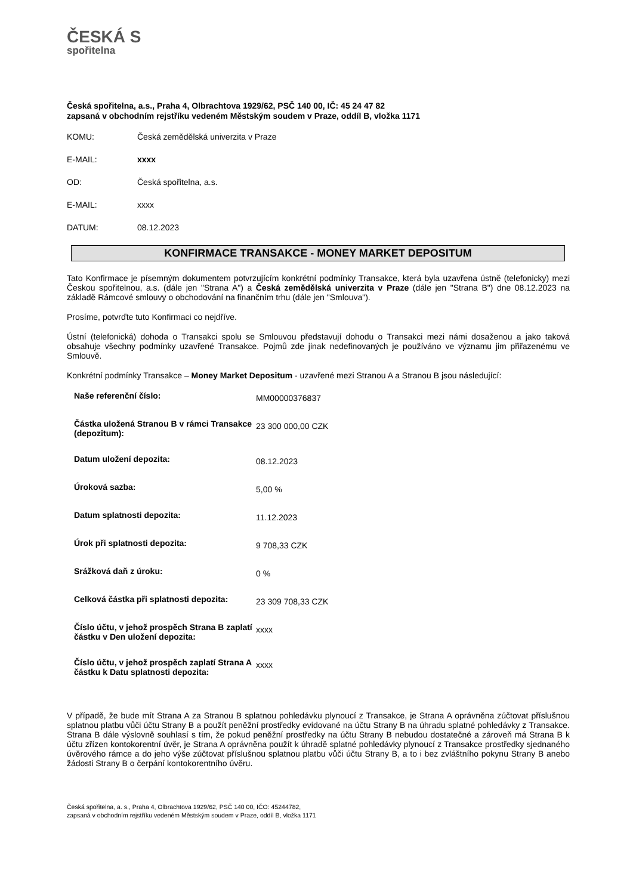ČESKÁ S
spořitelna
Česká spořitelna, a.s., Praha 4, Olbrachtova 1929/62, PSČ 140 00, IČ: 45 24 47 82
zapsaná v obchodním rejstříku vedeném Městským soudem v Praze, oddíl B, vložka 1171
| KOMU: | Česká zemědělská univerzita v Praze |
| E-MAIL: | xxxx |
| OD: | Česká spořitelna, a.s. |
| E-MAIL: | xxxx |
| DATUM: | 08.12.2023 |
KONFIRMACE TRANSAKCE - MONEY MARKET DEPOSITUM
Tato Konfirmace je písemným dokumentem potvrzujícím konkrétní podmínky Transakce, která byla uzavřena ústně (telefonicky) mezi Českou spořitelnou, a.s. (dále jen "Strana A") a Česká zemědělská univerzita v Praze (dále jen "Strana B") dne 08.12.2023 na základě Rámcové smlouvy o obchodování na finančním trhu (dále jen "Smlouva").
Prosíme, potvrďte tuto Konfirmaci co nejdříve.
Ústní (telefonická) dohoda o Transakci spolu se Smlouvou představují dohodu o Transakci mezi námi dosaženou a jako taková obsahuje všechny podmínky uzavřené Transakce. Pojmů zde jinak nedefinovaných je používáno ve významu jim přiřazenému ve Smlouvě.
Konkrétní podmínky Transakce – Money Market Depositum - uzavřené mezi Stranou A a Stranou B jsou následující:
| Naše referenční číslo: | MM00000376837 |
| Částka uložená Stranou B v rámci Transakce (depozitum): | 23 300 000,00 CZK |
| Datum uložení depozita: | 08.12.2023 |
| Úroková sazba: | 5,00 % |
| Datum splatnosti depozita: | 11.12.2023 |
| Úrok při splatnosti depozita: | 9 708,33 CZK |
| Srážková daň z úroku: | 0 % |
| Celková částka při splatnosti depozita: | 23 309 708,33 CZK |
| Číslo účtu, v jehož prospěch Strana B zaplatí částku v Den uložení depozita: | xxxx |
| Číslo účtu, v jehož prospěch zaplatí Strana A částku k Datu splatnosti depozita: | xxxx |
V případě, že bude mít Strana A za Stranou B splatnou pohledávku plynoucí z Transakce, je Strana A oprávněna zúčtovat příslušnou splatnou platbu vůči účtu Strany B a použít peněžní prostředky evidované na účtu Strany B na úhradu splatné pohledávky z Transakce. Strana B dále výslovně souhlasí s tím, že pokud peněžní prostředky na účtu Strany B nebudou dostatečné a zároveň má Strana B k účtu zřízen kontokorentní úvěr, je Strana A oprávněna použít k úhradě splatné pohledávky plynoucí z Transakce prostředky sjednaného úvěrového rámce a do jeho výše zúčtovat příslušnou splatnou platbu vůči účtu Strany B, a to i bez zvláštního pokynu Strany B anebo žádosti Strany B o čerpání kontokorentního úvěru.
Česká spořitelna, a. s., Praha 4, Olbrachtova 1929/62, PSČ 140 00, IČO: 45244782,
zapsaná v obchodním rejstříku vedeném Městským soudem v Praze, oddíl B, vložka 1171